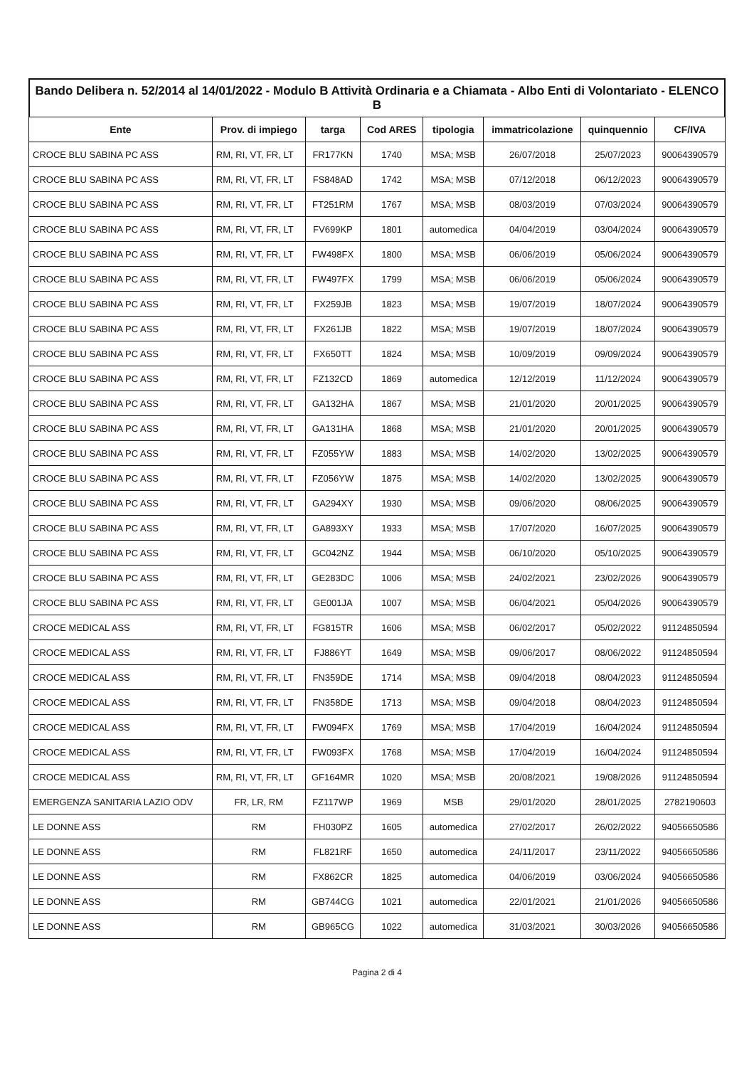Bando Delibera n. 52/2014 al 14/01/2022 - Modulo B Attività Ordinaria e a Chiamata - Albo Enti di Volontariato - ELENCO B
| Ente | Prov. di impiego | targa | Cod ARES | tipologia | immatricolazione | quinquennio | CF/IVA |
| --- | --- | --- | --- | --- | --- | --- | --- |
| CROCE BLU SABINA PC ASS | RM, RI, VT, FR, LT | FR177KN | 1740 | MSA; MSB | 26/07/2018 | 25/07/2023 | 90064390579 |
| CROCE BLU SABINA PC ASS | RM, RI, VT, FR, LT | FS848AD | 1742 | MSA; MSB | 07/12/2018 | 06/12/2023 | 90064390579 |
| CROCE BLU SABINA PC ASS | RM, RI, VT, FR, LT | FT251RM | 1767 | MSA; MSB | 08/03/2019 | 07/03/2024 | 90064390579 |
| CROCE BLU SABINA PC ASS | RM, RI, VT, FR, LT | FV699KP | 1801 | automedica | 04/04/2019 | 03/04/2024 | 90064390579 |
| CROCE BLU SABINA PC ASS | RM, RI, VT, FR, LT | FW498FX | 1800 | MSA; MSB | 06/06/2019 | 05/06/2024 | 90064390579 |
| CROCE BLU SABINA PC ASS | RM, RI, VT, FR, LT | FW497FX | 1799 | MSA; MSB | 06/06/2019 | 05/06/2024 | 90064390579 |
| CROCE BLU SABINA PC ASS | RM, RI, VT, FR, LT | FX259JB | 1823 | MSA; MSB | 19/07/2019 | 18/07/2024 | 90064390579 |
| CROCE BLU SABINA PC ASS | RM, RI, VT, FR, LT | FX261JB | 1822 | MSA; MSB | 19/07/2019 | 18/07/2024 | 90064390579 |
| CROCE BLU SABINA PC ASS | RM, RI, VT, FR, LT | FX650TT | 1824 | MSA; MSB | 10/09/2019 | 09/09/2024 | 90064390579 |
| CROCE BLU SABINA PC ASS | RM, RI, VT, FR, LT | FZ132CD | 1869 | automedica | 12/12/2019 | 11/12/2024 | 90064390579 |
| CROCE BLU SABINA PC ASS | RM, RI, VT, FR, LT | GA132HA | 1867 | MSA; MSB | 21/01/2020 | 20/01/2025 | 90064390579 |
| CROCE BLU SABINA PC ASS | RM, RI, VT, FR, LT | GA131HA | 1868 | MSA; MSB | 21/01/2020 | 20/01/2025 | 90064390579 |
| CROCE BLU SABINA PC ASS | RM, RI, VT, FR, LT | FZ055YW | 1883 | MSA; MSB | 14/02/2020 | 13/02/2025 | 90064390579 |
| CROCE BLU SABINA PC ASS | RM, RI, VT, FR, LT | FZ056YW | 1875 | MSA; MSB | 14/02/2020 | 13/02/2025 | 90064390579 |
| CROCE BLU SABINA PC ASS | RM, RI, VT, FR, LT | GA294XY | 1930 | MSA; MSB | 09/06/2020 | 08/06/2025 | 90064390579 |
| CROCE BLU SABINA PC ASS | RM, RI, VT, FR, LT | GA893XY | 1933 | MSA; MSB | 17/07/2020 | 16/07/2025 | 90064390579 |
| CROCE BLU SABINA PC ASS | RM, RI, VT, FR, LT | GC042NZ | 1944 | MSA; MSB | 06/10/2020 | 05/10/2025 | 90064390579 |
| CROCE BLU SABINA PC ASS | RM, RI, VT, FR, LT | GE283DC | 1006 | MSA; MSB | 24/02/2021 | 23/02/2026 | 90064390579 |
| CROCE BLU SABINA PC ASS | RM, RI, VT, FR, LT | GE001JA | 1007 | MSA; MSB | 06/04/2021 | 05/04/2026 | 90064390579 |
| CROCE MEDICAL ASS | RM, RI, VT, FR, LT | FG815TR | 1606 | MSA; MSB | 06/02/2017 | 05/02/2022 | 91124850594 |
| CROCE MEDICAL ASS | RM, RI, VT, FR, LT | FJ886YT | 1649 | MSA; MSB | 09/06/2017 | 08/06/2022 | 91124850594 |
| CROCE MEDICAL ASS | RM, RI, VT, FR, LT | FN359DE | 1714 | MSA; MSB | 09/04/2018 | 08/04/2023 | 91124850594 |
| CROCE MEDICAL ASS | RM, RI, VT, FR, LT | FN358DE | 1713 | MSA; MSB | 09/04/2018 | 08/04/2023 | 91124850594 |
| CROCE MEDICAL ASS | RM, RI, VT, FR, LT | FW094FX | 1769 | MSA; MSB | 17/04/2019 | 16/04/2024 | 91124850594 |
| CROCE MEDICAL ASS | RM, RI, VT, FR, LT | FW093FX | 1768 | MSA; MSB | 17/04/2019 | 16/04/2024 | 91124850594 |
| CROCE MEDICAL ASS | RM, RI, VT, FR, LT | GF164MR | 1020 | MSA; MSB | 20/08/2021 | 19/08/2026 | 91124850594 |
| EMERGENZA SANITARIA LAZIO ODV | FR, LR, RM | FZ117WP | 1969 | MSB | 29/01/2020 | 28/01/2025 | 2782190603 |
| LE DONNE ASS | RM | FH030PZ | 1605 | automedica | 27/02/2017 | 26/02/2022 | 94056650586 |
| LE DONNE ASS | RM | FL821RF | 1650 | automedica | 24/11/2017 | 23/11/2022 | 94056650586 |
| LE DONNE ASS | RM | FX862CR | 1825 | automedica | 04/06/2019 | 03/06/2024 | 94056650586 |
| LE DONNE ASS | RM | GB744CG | 1021 | automedica | 22/01/2021 | 21/01/2026 | 94056650586 |
| LE DONNE ASS | RM | GB965CG | 1022 | automedica | 31/03/2021 | 30/03/2026 | 94056650586 |
Pagina 2 di 4